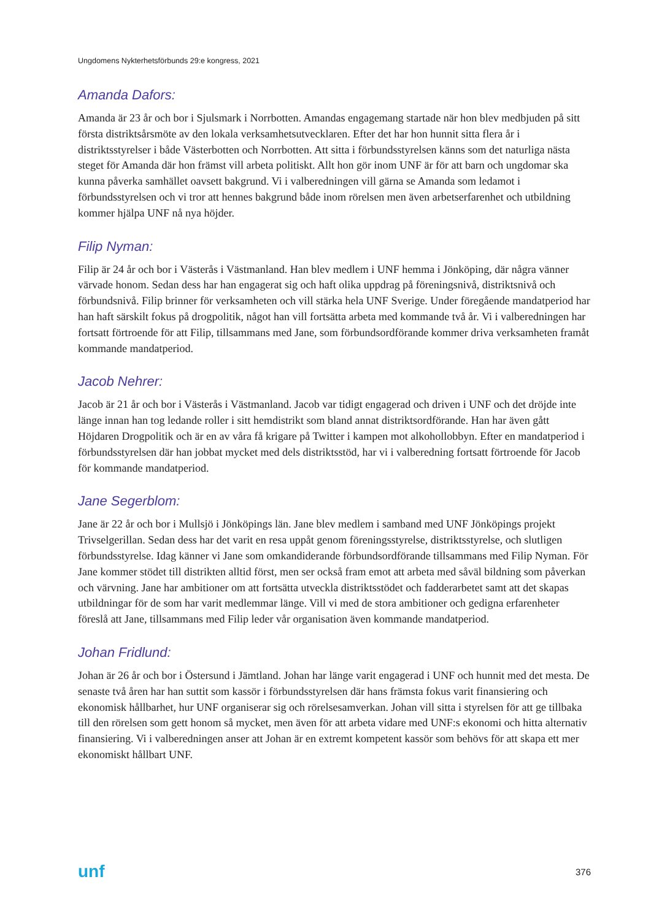Ungdomens Nykterhetsförbunds 29:e kongress, 2021
Amanda Dafors:
Amanda är 23 år och bor i Sjulsmark i Norrbotten. Amandas engagemang startade när hon blev medbjuden på sitt första distriktsårsmöte av den lokala verksamhetsutvecklaren. Efter det har hon hunnit sitta flera år i distriktsstyrelser i både Västerbotten och Norrbotten. Att sitta i förbundsstyrelsen känns som det naturliga nästa steget för Amanda där hon främst vill arbeta politiskt. Allt hon gör inom UNF är för att barn och ungdomar ska kunna påverka samhället oavsett bakgrund. Vi i valberedningen vill gärna se Amanda som ledamot i förbundsstyrelsen och vi tror att hennes bakgrund både inom rörelsen men även arbetserfarenhet och utbildning kommer hjälpa UNF nå nya höjder.
Filip Nyman:
Filip är 24 år och bor i Västerås i Västmanland. Han blev medlem i UNF hemma i Jönköping, där några vänner värvade honom. Sedan dess har han engagerat sig och haft olika uppdrag på föreningsnivå, distriktsnivå och förbundsnivå. Filip brinner för verksamheten och vill stärka hela UNF Sverige. Under föregående mandatperiod har han haft särskilt fokus på drogpolitik, något han vill fortsätta arbeta med kommande två år. Vi i valberedningen har fortsatt förtroende för att Filip, tillsammans med Jane, som förbundsordförande kommer driva verksamheten framåt kommande mandatperiod.
Jacob Nehrer:
Jacob är 21 år och bor i Västerås i Västmanland. Jacob var tidigt engagerad och driven i UNF och det dröjde inte länge innan han tog ledande roller i sitt hemdistrikt som bland annat distriktsordförande. Han har även gått Höjdaren Drogpolitik och är en av våra få krigare på Twitter i kampen mot alkohollobbyn. Efter en mandatperiod i förbundsstyrelsen där han jobbat mycket med dels distriktsstöd, har vi i valberedning fortsatt förtroende för Jacob för kommande mandatperiod.
Jane Segerblom:
Jane är 22 år och bor i Mullsjö i Jönköpings län. Jane blev medlem i samband med UNF Jönköpings projekt Trivselgerillan. Sedan dess har det varit en resa uppåt genom föreningsstyrelse, distriktsstyrelse, och slutligen förbundsstyrelse. Idag känner vi Jane som omkandiderande förbundsordförande tillsammans med Filip Nyman. För Jane kommer stödet till distrikten alltid först, men ser också fram emot att arbeta med såväl bildning som påverkan och värvning. Jane har ambitioner om att fortsätta utveckla distriktsstödet och fadderarbetet samt att det skapas utbildningar för de som har varit medlemmar länge. Vill vi med de stora ambitioner och gedigna erfarenheter föreslå att Jane, tillsammans med Filip leder vår organisation även kommande mandatperiod.
Johan Fridlund:
Johan är 26 år och bor i Östersund i Jämtland. Johan har länge varit engagerad i UNF och hunnit med det mesta. De senaste två åren har han suttit som kassör i förbundsstyrelsen där hans främsta fokus varit finansiering och ekonomisk hållbarhet, hur UNF organiserar sig och rörelsesamverkan. Johan vill sitta i styrelsen för att ge tillbaka till den rörelsen som gett honom så mycket, men även för att arbeta vidare med UNF:s ekonomi och hitta alternativ finansiering. Vi i valberedningen anser att Johan är en extremt kompetent kassör som behövs för att skapa ett mer ekonomiskt hållbart UNF.
unf 376